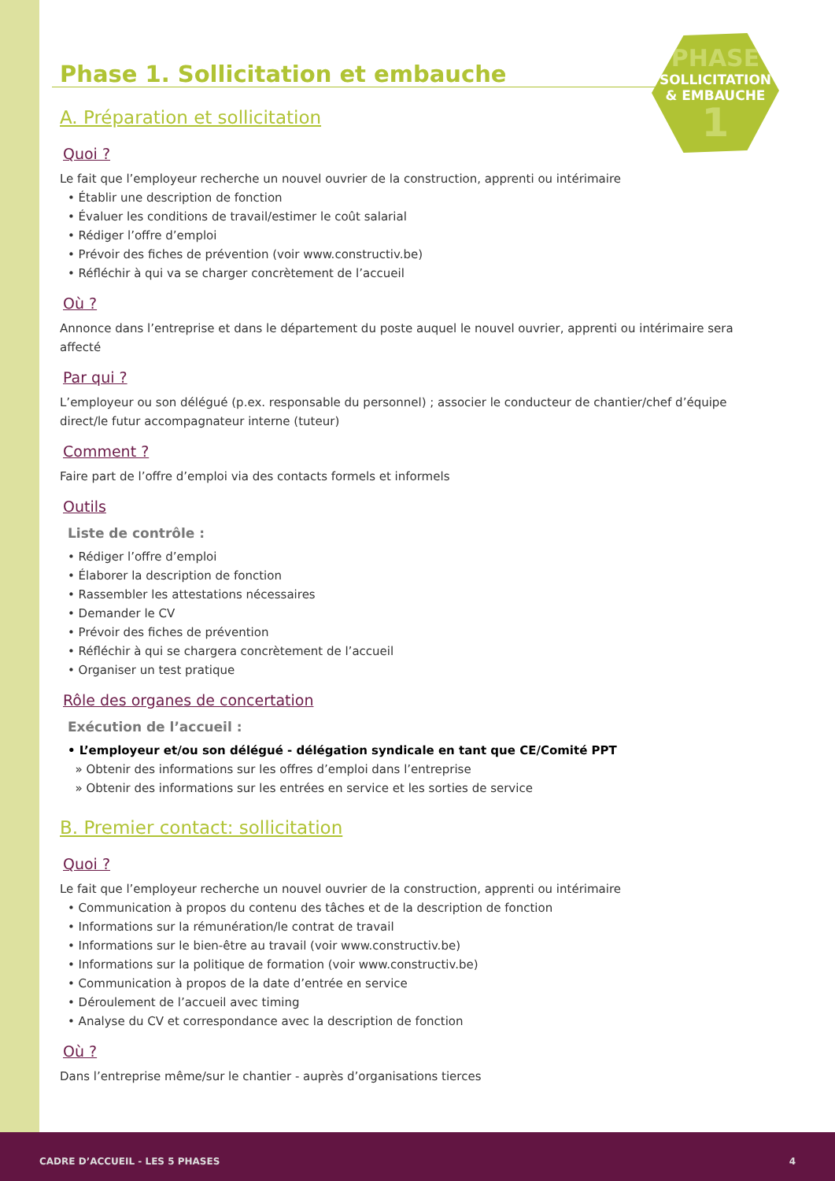PHASE
SOLLICITATION
& EMBAUCHE
1
Phase 1. Sollicitation et embauche
A. Préparation et sollicitation
Quoi ?
Le fait que l’employeur recherche un nouvel ouvrier de la construction, apprenti ou intérimaire
• Établir une description de fonction
• Évaluer les conditions de travail/estimer le coût salarial
• Rédiger l’offre d’emploi
• Prévoir des fiches de prévention (voir www.constructiv.be)
• Réfléchir à qui va se charger concrètement de l’accueil
Où ?
Annonce dans l’entreprise et dans le département du poste auquel le nouvel ouvrier, apprenti ou intérimaire sera affecté
Par qui ?
L’employeur ou son délégué (p.ex. responsable du personnel) ; associer le conducteur de chantier/chef d’équipe direct/le futur accompagnateur interne (tuteur)
Comment ?
Faire part de l’offre d’emploi via des contacts formels et informels
Outils
Liste de contrôle :
• Rédiger l’offre d’emploi
• Élaborer la description de fonction
• Rassembler les attestations nécessaires
• Demander le CV
• Prévoir des fiches de prévention
• Réfléchir à qui se chargera concrètement de l’accueil
• Organiser un test pratique
Rôle des organes de concertation
Exécution de l’accueil :
• L’employeur et/ou son délégué - délégation syndicale en tant que CE/Comité PPT
» Obtenir des informations sur les offres d’emploi dans l’entreprise
» Obtenir des informations sur les entrées en service et les sorties de service
B. Premier contact: sollicitation
Quoi ?
Le fait que l’employeur recherche un nouvel ouvrier de la construction, apprenti ou intérimaire
• Communication à propos du contenu des tâches et de la description de fonction
• Informations sur la rémunération/le contrat de travail
• Informations sur le bien-être au travail (voir www.constructiv.be)
• Informations sur la politique de formation (voir www.constructiv.be)
• Communication à propos de la date d’entrée en service
• Déroulement de l’accueil avec timing
• Analyse du CV et correspondance avec la description de fonction
Où ?
Dans l’entreprise même/sur le chantier - auprès d’organisations tierces
CADRE D’ACCUEIL - LES 5 PHASES 4